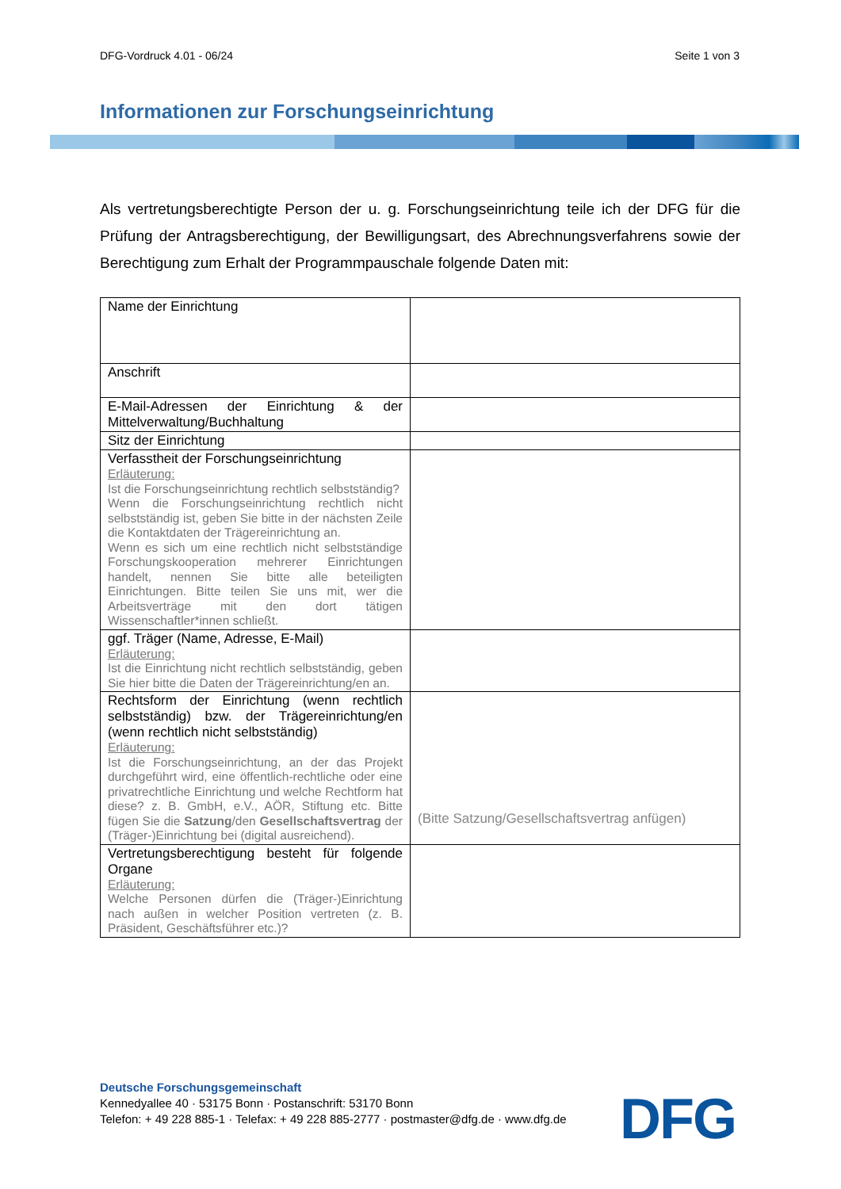DFG-Vordruck 4.01 - 06/24 Seite 1 von 3
Informationen zur Forschungseinrichtung
Als vertretungsberechtigte Person der u. g. Forschungseinrichtung teile ich der DFG für die Prüfung der Antragsberechtigung, der Bewilligungsart, des Abrechnungsverfahrens sowie der Berechtigung zum Erhalt der Programmpauschale folgende Daten mit:
| Name der Einrichtung | |
| Anschrift | |
| E-Mail-Adressen der Einrichtung & der Mittelverwaltung/Buchhaltung | |
| Sitz der Einrichtung | |
| Verfasstheit der Forschungseinrichtung Erläuterung: Ist die Forschungseinrichtung rechtlich selbstständig? Wenn die Forschungseinrichtung rechtlich nicht selbstständig ist, geben Sie bitte in der nächsten Zeile die Kontaktdaten der Trägereinrichtung an. Wenn es sich um eine rechtlich nicht selbstständige Forschungskooperation mehrerer Einrichtungen handelt, nennen Sie bitte alle beteiligten Einrichtungen. Bitte teilen Sie uns mit, wer die Arbeitsverträge mit den dort tätigen Wissenschaftler*innen schließt. | |
| ggf. Träger (Name, Adresse, E-Mail) Erläuterung: Ist die Einrichtung nicht rechtlich selbstständig, geben Sie hier bitte die Daten der Trägereinrichtung/en an. | |
| Rechtsform der Einrichtung (wenn rechtlich selbstständig) bzw. der Trägereinrichtung/en (wenn rechtlich nicht selbstständig) Erläuterung: Ist die Forschungseinrichtung, an der das Projekt durchgeführt wird, eine öffentlich-rechtliche oder eine privatrechtliche Einrichtung und welche Rechtform hat diese? z. B. GmbH, e.V., AÖR, Stiftung etc. Bitte fügen Sie die Satzung /den Gesellschaftsvertrag der (Träger-)Einrichtung bei (digital ausreichend). | (Bitte Satzung/Gesellschaftsvertrag anfügen) |
| Vertretungsberechtigung besteht für folgende Organe Erläuterung: Welche Personen dürfen die (Träger-)Einrichtung nach außen in welcher Position vertreten (z. B. Präsident, Geschäftsführer etc.)? | |
Deutsche Forschungsgemeinschaft
Kennedyallee 40 · 53175 Bonn · Postanschrift: 53170 Bonn
Telefon: + 49 228 885-1 · Telefax: + 49 228 885-2777 · postmaster@dfg.de · www.dfg.de
DFG